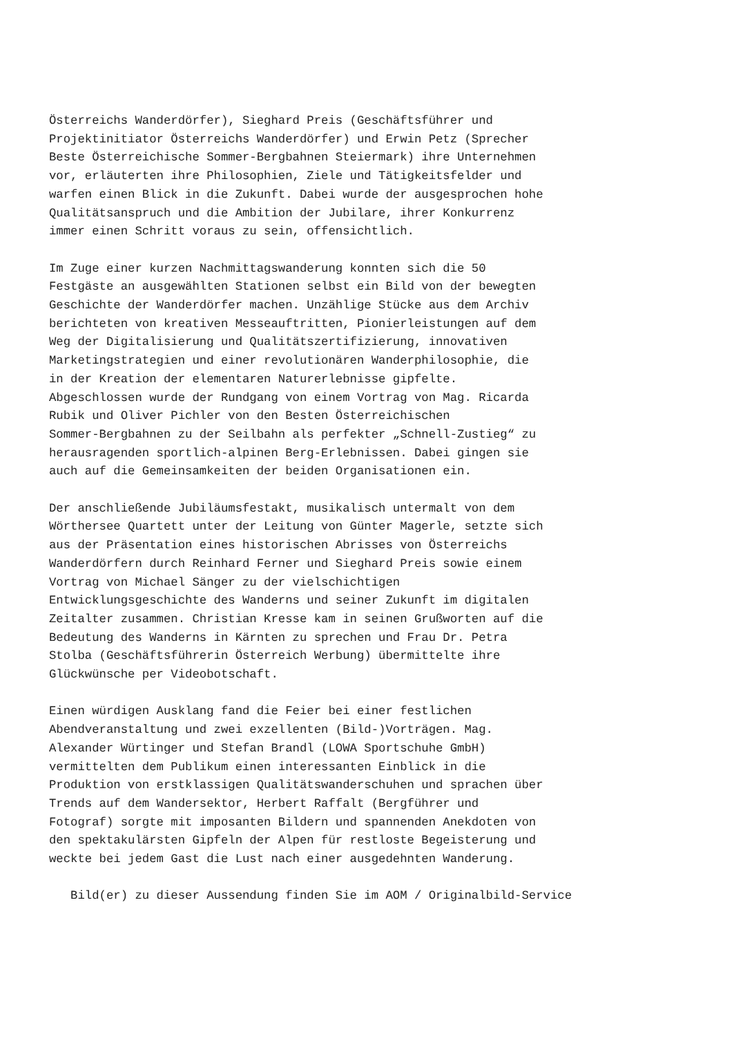Österreichs Wanderdörfer), Sieghard Preis (Geschäftsführer und Projektinitiator Österreichs Wanderdörfer) und Erwin Petz (Sprecher Beste Österreichische Sommer-Bergbahnen Steiermark) ihre Unternehmen vor, erläuterten ihre Philosophien, Ziele und Tätigkeitsfelder und warfen einen Blick in die Zukunft. Dabei wurde der ausgesprochen hohe Qualitätsanspruch und die Ambition der Jubilare, ihrer Konkurrenz immer einen Schritt voraus zu sein, offensichtlich.
Im Zuge einer kurzen Nachmittagswanderung konnten sich die 50 Festgäste an ausgewählten Stationen selbst ein Bild von der bewegten Geschichte der Wanderdörfer machen. Unzählige Stücke aus dem Archiv berichteten von kreativen Messeauftritten, Pionierleistungen auf dem Weg der Digitalisierung und Qualitätszertifizierung, innovativen Marketingstrategien und einer revolutionären Wanderphilosophie, die in der Kreation der elementaren Naturerlebnisse gipfelte. Abgeschlossen wurde der Rundgang von einem Vortrag von Mag. Ricarda Rubik und Oliver Pichler von den Besten Österreichischen Sommer-Bergbahnen zu der Seilbahn als perfekter „Schnell-Zustieg“ zu herausragenden sportlich-alpinen Berg-Erlebnissen. Dabei gingen sie auch auf die Gemeinsamkeiten der beiden Organisationen ein.
Der anschließende Jubiläumsfestakt, musikalisch untermalt von dem Wörthersee Quartett unter der Leitung von Günter Magerle, setzte sich aus der Präsentation eines historischen Abrisses von Österreichs Wanderdörfern durch Reinhard Ferner und Sieghard Preis sowie einem Vortrag von Michael Sänger zu der vielschichtigen Entwicklungsgeschichte des Wanderns und seiner Zukunft im digitalen Zeitalter zusammen. Christian Kresse kam in seinen Grußworten auf die Bedeutung des Wanderns in Kärnten zu sprechen und Frau Dr. Petra Stolba (Geschäftsführerin Österreich Werbung) übermittelte ihre Glückwünsche per Videobotschaft.
Einen würdigen Ausklang fand die Feier bei einer festlichen Abendveranstaltung und zwei exzellenten (Bild-)Vorträgen. Mag. Alexander Würtinger und Stefan Brandl (LOWA Sportschuhe GmbH) vermittelten dem Publikum einen interessanten Einblick in die Produktion von erstklassigen Qualitätswanderschuhen und sprachen über Trends auf dem Wandersektor, Herbert Raffalt (Bergführer und Fotograf) sorgte mit imposanten Bildern und spannenden Anekdoten von den spektakulärsten Gipfeln der Alpen für restloste Begeisterung und weckte bei jedem Gast die Lust nach einer ausgedehnten Wanderung.
Bild(er) zu dieser Aussendung finden Sie im AOM / Originalbild-Service